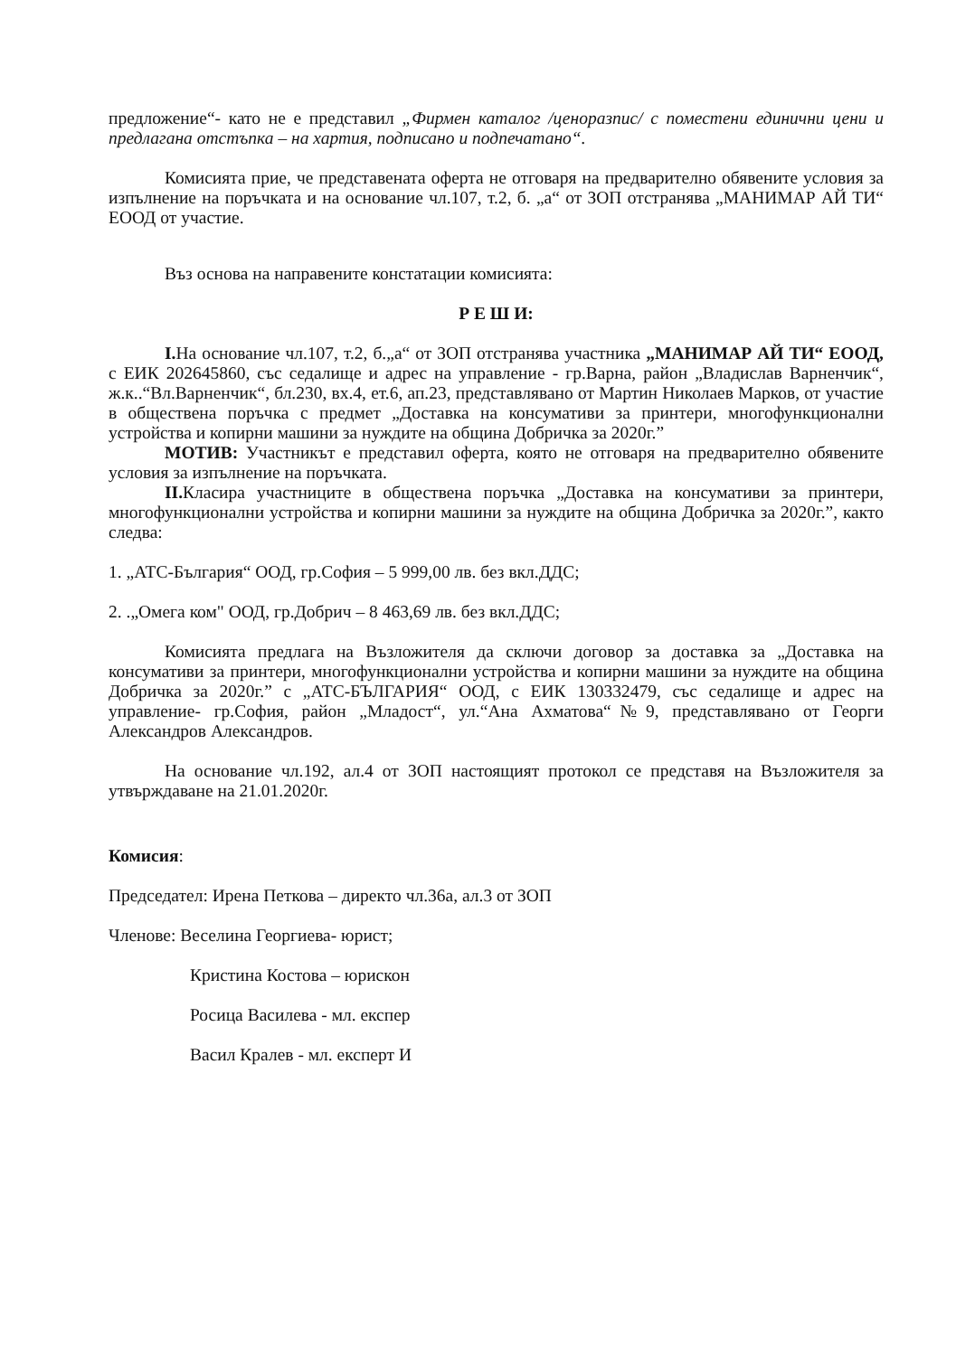предложение“- като не е представил „Фирмен каталог /ценоразпис/ с поместени единични цени и предлагана отстъпка – на хартия, подписано и подпечатано“.
Комисията прие, че представената оферта не отговаря на предварително обявените условия за изпълнение на поръчката и на основание чл.107, т.2, б. „а“ от ЗОП отстранява „МАНИМАР АЙ ТИ“ ЕООД от участие.
Въз основа на направените констатации комисията:
Р Е Ш И:
I. На основание чл.107, т.2, б.„а“ от ЗОП отстранява участника „МАНИМАР АЙ ТИ“ ЕООД, с ЕИК 202645860, със седалище и адрес на управление - гр.Варна, район „Владислав Варненчик“, ж.к..“Вл.Варненчик“, бл.230, вх.4, ет.6, ап.23, представлявано от Мартин Николаев Марков, от участие в обществена поръчка с предмет „Доставка на консумативи за принтери, многофункционални устройства и копирни машини за нуждите на община Добричка за 2020г.”
МОТИВ: Участникът е представил оферта, която не отговаря на предварително обявените условия за изпълнение на поръчката.
II. Класира участниците в обществена поръчка „Доставка на консумативи за принтери, многофункционални устройства и копирни машини за нуждите на община Добричка за 2020г.”, както следва:
1. „АТС-България“ ООД, гр.София – 5 999,00 лв. без вкл.ДДС;
2. .„Омега ком" ООД, гр.Добрич – 8 463,69 лв. без вкл.ДДС;
Комисията предлага на Възложителя да сключи договор за доставка за „Доставка на консумативи за принтери, многофункционални устройства и копирни машини за нуждите на община Добричка за 2020г.” с „АТС-БЪЛГАРИЯ“ ООД, с ЕИК 130332479, със седалище и адрес на управление- гр.София, район „Младост“, ул.“Ана Ахматова“№9, представлявано от Георги Александров Александров.
На основание чл.192, ал.4 от ЗОП настоящият протокол се представя на Възложителя за утвърждаване на 21.01.2020г.
Комисия:
Председател: Ирена Петкова – директо чл.36а, ал.3 от ЗОП
Членове: Веселина Георгиева- юрист;
Кристина Костова – юрискон
Росица Василева - мл. експер
Васил Кралев - мл. експерт И